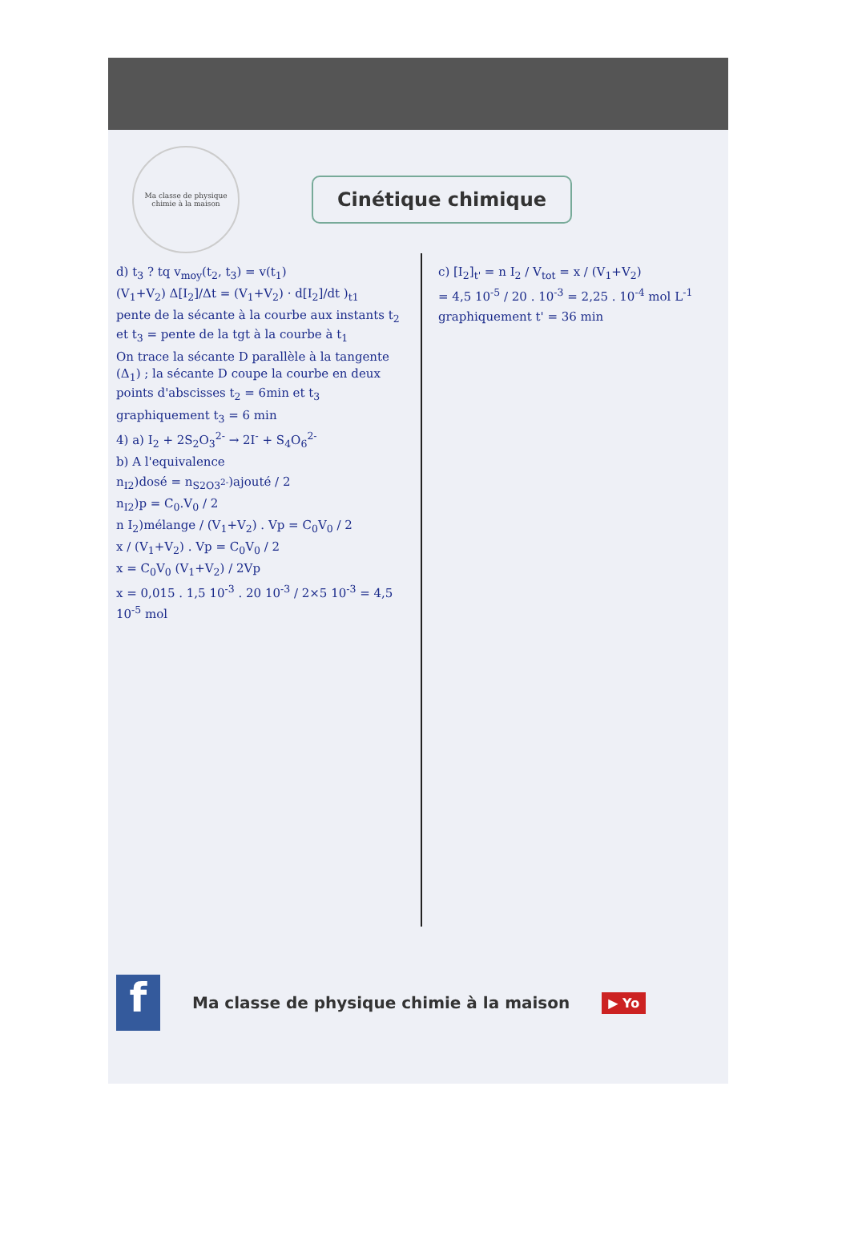Ma classe de physique chimie à la maison
Cinétique chimique
d) t<sub>3</sub> ? tq v<sub>moy</sub>(t<sub>2</sub>, t<sub>3</sub>) = v(t<sub>1</sub>)
(V<sub>1</sub>+V<sub>2</sub>) Δ[I<sub>2</sub>]/Δt = (V<sub>1</sub>+V<sub>2</sub>) · d[I<sub>2</sub>]/dt )<sub>t1</sub>
pente de la sécante à la courbe aux instants t<sub>2</sub> et t<sub>3</sub> = pente de la tgt à la courbe à t<sub>1</sub>
On trace la sécante D parallèle à la tangente (Δ<sub>1</sub>) ; la sécante D coupe la courbe en deux points d'abscisses t<sub>2</sub> = 6min et t<sub>3</sub>
graphiquement t<sub>3</sub> = 6 min
4) a) I<sub>2</sub> + 2S<sub>2</sub>O<sub>3</sub><sup>2-</sup> → 2I<sup>-</sup> + S<sub>4</sub>O<sub>6</sub><sup>2-</sup>
b) A l'equivalence
n<sub>I2</sub>)dosé = n<sub>S2O3<sup>2-</sup></sub>)ajouté / 2
n<sub>I2</sub>)p = C<sub>0</sub>.V<sub>0</sub> / 2
n I<sub>2</sub>)mélange / (V<sub>1</sub>+V<sub>2</sub>) . Vp = C<sub>0</sub>V<sub>0</sub> / 2
x / (V<sub>1</sub>+V<sub>2</sub>) . Vp = C<sub>0</sub>V<sub>0</sub> / 2
x = C<sub>0</sub>V<sub>0</sub> (V<sub>1</sub>+V<sub>2</sub>) / 2Vp
x = 0,015 . 1,5 10<sup>-3</sup> . 20 10<sup>-3</sup> / 2×5 10<sup>-3</sup> = 4,5 10<sup>-5</sup> mol
c) [I<sub>2</sub>]<sub>t'</sub> = n I<sub>2</sub> / V<sub>tot</sub> = x / (V<sub>1</sub>+V<sub>2</sub>)
= 4,5 10<sup>-5</sup> / 20 . 10<sup>-3</sup> = 2,25 . 10<sup>-4</sup> mol L<sup>-1</sup>
graphiquement t' = 36 min
f
Ma classe de physique chimie à la maison
▶ Yo